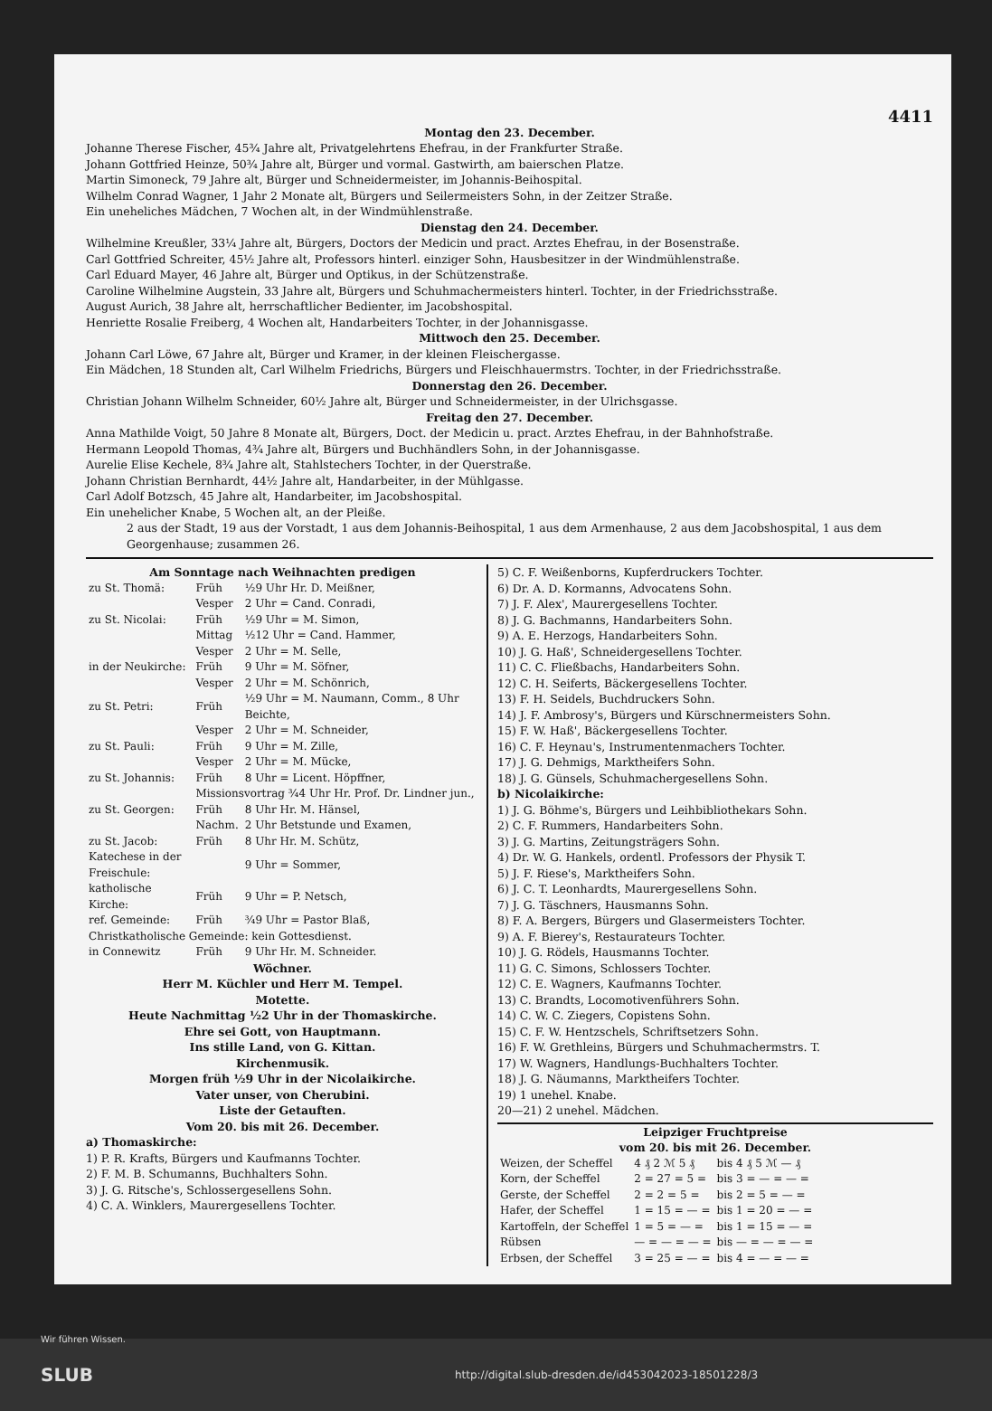4411
Montag den 23. December.
Johanne Therese Fischer, 45¾ Jahre alt, Privatgelehrtens Ehefrau, in der Frankfurter Straße.
Johann Gottfried Heinze, 50¾ Jahre alt, Bürger und vormal. Gastwirth, am baierschen Platze.
Martin Simoneck, 79 Jahre alt, Bürger und Schneidermeister, im Johannis-Beihospital.
Wilhelm Conrad Wagner, 1 Jahr 2 Monate alt, Bürgers und Seilermeisters Sohn, in der Zeitzer Straße.
Ein uneheliches Mädchen, 7 Wochen alt, in der Windmühlenstraße.
Dienstag den 24. December.
Wilhelmine Kreußler, 33¼ Jahre alt, Bürgers, Doctors der Medicin und pract. Arztes Ehefrau, in der Bosenstraße.
Carl Gottfried Schreiter, 45½ Jahre alt, Professors hinterl. einziger Sohn, Hausbesitzer in der Windmühlenstraße.
Carl Eduard Mayer, 46 Jahre alt, Bürger und Optikus, in der Schützenstraße.
Caroline Wilhelmine Augstein, 33 Jahre alt, Bürgers und Schuhmachermeisters hinterl. Tochter, in der Friedrichsstraße.
August Aurich, 38 Jahre alt, herrschaftlicher Bedienter, im Jacobshospital.
Henriette Rosalie Freiberg, 4 Wochen alt, Handarbeiters Tochter, in der Johannisgasse.
Mittwoch den 25. December.
Johann Carl Löwe, 67 Jahre alt, Bürger und Kramer, in der kleinen Fleischergasse.
Ein Mädchen, 18 Stunden alt, Carl Wilhelm Friedrichs, Bürgers und Fleischhauermstrs. Tochter, in der Friedrichsstraße.
Donnerstag den 26. December.
Christian Johann Wilhelm Schneider, 60½ Jahre alt, Bürger und Schneidermeister, in der Ulrichsgasse.
Freitag den 27. December.
Anna Mathilde Voigt, 50 Jahre 8 Monate alt, Bürgers, Doct. der Medicin u. pract. Arztes Ehefrau, in der Bahnhofstraße.
Hermann Leopold Thomas, 4¾ Jahre alt, Bürgers und Buchhändlers Sohn, in der Johannisgasse.
Aurelie Elise Kechele, 8¾ Jahre alt, Stahlstechers Tochter, in der Querstraße.
Johann Christian Bernhardt, 44½ Jahre alt, Handarbeiter, in der Mühlgasse.
Carl Adolf Botzsch, 45 Jahre alt, Handarbeiter, im Jacobshospital.
Ein unehelicher Knabe, 5 Wochen alt, an der Pleiße.
2 aus der Stadt, 19 aus der Vorstadt, 1 aus dem Johannis-Beihospital, 1 aus dem Armenhause, 2 aus dem Jacobshospital, 1 aus dem Georgenhause; zusammen 26.
Am Sonntage nach Weihnachten predigen
| zu St. Thomä: | Früh | ½9 Uhr Hr. D. Meißner, |
| | Vesper | 2 Uhr = Cand. Conradi, |
| zu St. Nicolai: | Früh | ½9 Uhr = M. Simon, |
| | Mittag | ½12 Uhr = Cand. Hammer, |
| | Vesper | 2 Uhr = M. Selle, |
| in der Neukirche: | Früh | 9 Uhr = M. Söfner, |
| | Vesper | 2 Uhr = M. Schönrich, |
| zu St. Petri: | Früh | ½9 Uhr = M. Naumann, Comm., 8 Uhr Beichte, |
| | Vesper | 2 Uhr = M. Schneider, |
| zu St. Pauli: | Früh | 9 Uhr = M. Zille, |
| | Vesper | 2 Uhr = M. Mücke, |
| zu St. Johannis: | Früh | 8 Uhr = Licent. Höpffner, |
| | Missionsvortrag ¾4 Uhr Hr. Prof. Dr. Lindner jun., | |
| zu St. Georgen: | Früh | 8 Uhr Hr. M. Hänsel, |
| | Nachm. | 2 Uhr Betstunde und Examen, |
| zu St. Jacob: | Früh | 8 Uhr Hr. M. Schütz, |
| Katechese in der Freischule: | | 9 Uhr = Sommer, |
| katholische Kirche: | Früh | 9 Uhr = P. Netsch, |
| ref. Gemeinde: | Früh | ¾9 Uhr = Pastor Blaß, |
| Christkatholische Gemeinde: kein Gottesdienst. | | |
| in Connewitz | Früh | 9 Uhr Hr. M. Schneider. |
Wöchner.
Herr M. Küchler und Herr M. Tempel.
Motette.
Heute Nachmittag ½2 Uhr in der Thomaskirche.
Ehre sei Gott, von Hauptmann.
Ins stille Land, von G. Kittan.
Kirchenmusik.
Morgen früh ½9 Uhr in der Nicolaikirche.
Vater unser, von Cherubini.
Liste der Getauften.
Vom 20. bis mit 26. December.
a) Thomaskirche:
1) P. R. Krafts, Bürgers und Kaufmanns Tochter.
2) F. M. B. Schumanns, Buchhalters Sohn.
3) J. G. Ritsche's, Schlossergesellens Sohn.
4) C. A. Winklers, Maurergesellens Tochter.
5) C. F. Weißenborns, Kupferdruckers Tochter.
6) Dr. A. D. Kormanns, Advocatens Sohn.
7) J. F. Alex', Maurergesellens Tochter.
8) J. G. Bachmanns, Handarbeiters Sohn.
9) A. E. Herzogs, Handarbeiters Sohn.
10) J. G. Haß', Schneidergesellens Tochter.
11) C. C. Fließbachs, Handarbeiters Sohn.
12) C. H. Seiferts, Bäckergesellens Tochter.
13) F. H. Seidels, Buchdruckers Sohn.
14) J. F. Ambrosy's, Bürgers und Kürschnermeisters Sohn.
15) F. W. Haß', Bäckergesellens Tochter.
16) C. F. Heynau's, Instrumentenmachers Tochter.
17) J. G. Dehmigs, Marktheifers Sohn.
18) J. G. Günsels, Schuhmachergesellens Sohn.
b) Nicolaikirche:
1) J. G. Böhme's, Bürgers und Leihbibliothekars Sohn.
2) C. F. Rummers, Handarbeiters Sohn.
3) J. G. Martins, Zeitungsträgers Sohn.
4) Dr. W. G. Hankels, ordentl. Professors der Physik T.
5) J. F. Riese's, Marktheifers Sohn.
6) J. C. T. Leonhardts, Maurergesellens Sohn.
7) J. G. Täschners, Hausmanns Sohn.
8) F. A. Bergers, Bürgers und Glasermeisters Tochter.
9) A. F. Bierey's, Restaurateurs Tochter.
10) J. G. Rödels, Hausmanns Tochter.
11) G. C. Simons, Schlossers Tochter.
12) C. E. Wagners, Kaufmanns Tochter.
13) C. Brandts, Locomotivenführers Sohn.
14) C. W. C. Ziegers, Copistens Sohn.
15) C. F. W. Hentzschels, Schriftsetzers Sohn.
16) F. W. Grethleins, Bürgers und Schuhmachermstrs. T.
17) W. Wagners, Handlungs-Buchhalters Tochter.
18) J. G. Näumanns, Marktheifers Tochter.
19) 1 unehel. Knabe.
20—21) 2 unehel. Mädchen.
Leipziger Fruchtpreise
vom 20. bis mit 26. December.
| Weizen, der Scheffel | 4 ₰ 2 ℳ 5 ₰ | bis 4 ₰ 5 ℳ — ₰ |
| Korn, der Scheffel | 2 = 27 = 5 = | bis 3 = — = — = |
| Gerste, der Scheffel | 2 = 2 = 5 = | bis 2 = 5 = — = |
| Hafer, der Scheffel | 1 = 15 = — = | bis 1 = 20 = — = |
| Kartoffeln, der Scheffel | 1 = 5 = — = | bis 1 = 15 = — = |
| Rübsen | — = — = — = | bis — = — = — = |
| Erbsen, der Scheffel | 3 = 25 = — = | bis 4 = — = — = |
SLUB http://digital.slub-dresden.de/id453042023-18501228/3
Wir führen Wissen.